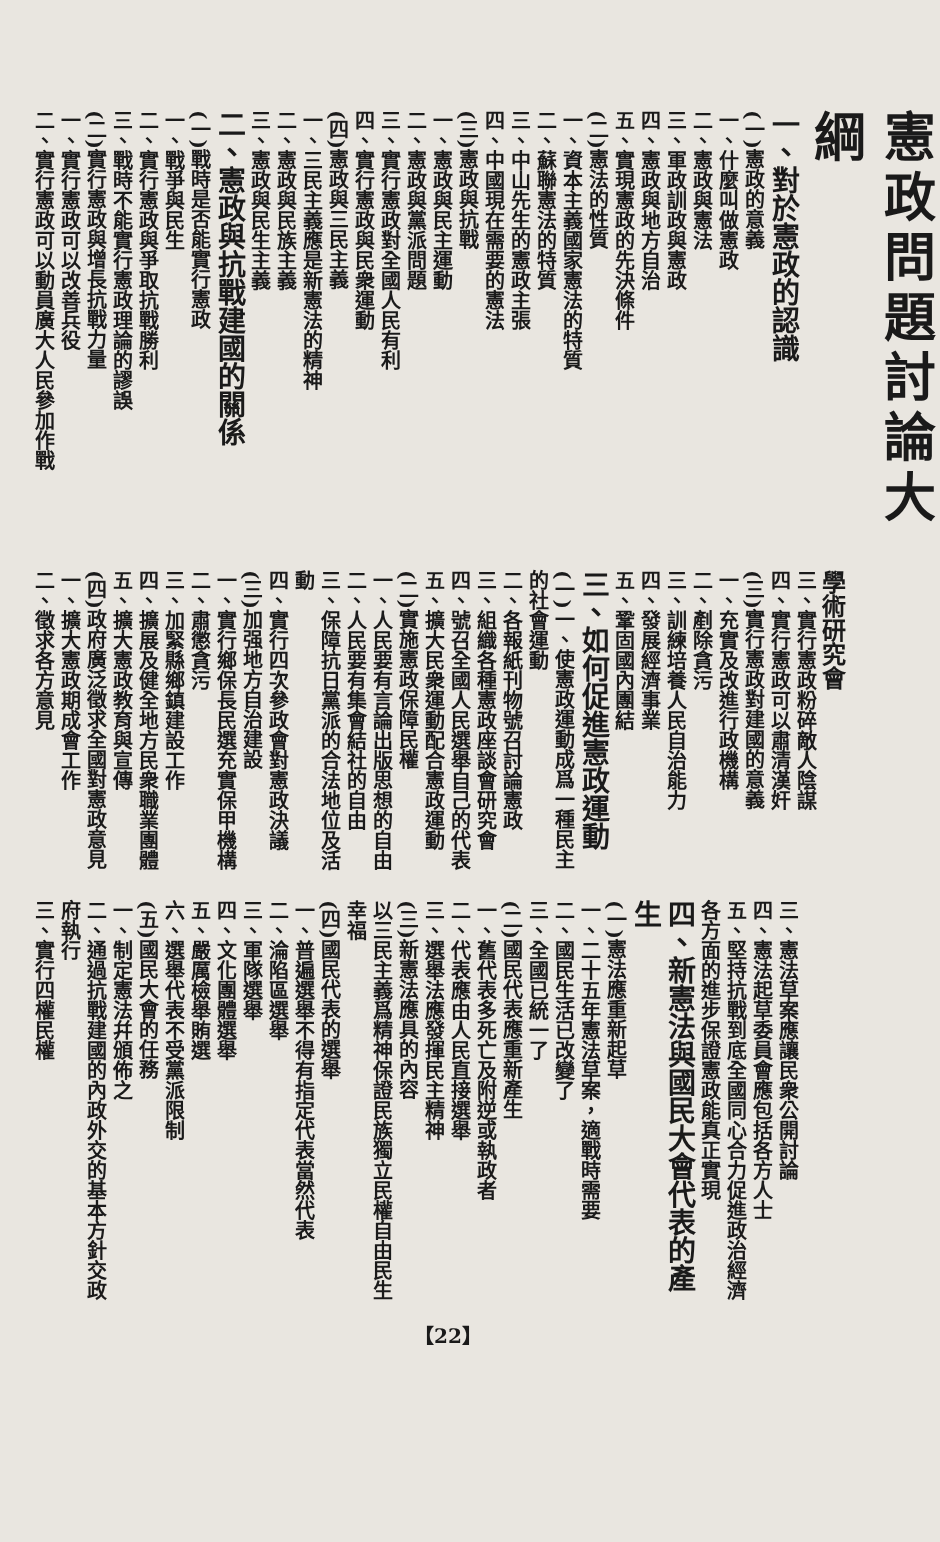憲政問題討論大綱
一、對於憲政的認識
(一)憲政的意義
一、什麼叫做憲政
二、憲政與憲法
三、軍政訓政與憲政
四、憲政與地方自治
五、實現憲政的先決條件
(二)憲法的性質
一、資本主義國家憲法的特質
二、蘇聯憲法的特質
三、中山先生的憲政主張
四、中國現在需要的憲法
(三)憲政與抗戰
一、憲政與民主運動
二、憲政與黨派問題
三、實行憲政對全國人民有利
四、實行憲政與民衆運動
(四)憲政與三民主義
一、三民主義應是新憲法的精神
二、憲政與民族主義
三、憲政與民生主義
二、憲政與抗戰建國的關係
(一)戰時是否能實行憲政
一、戰爭與民生
二、實行憲政與爭取抗戰勝利
三、戰時不能實行憲政理論的謬誤
(二)實行憲政與增長抗戰力量
一、實行憲政可以改善兵役
二、實行憲政可以動員廣大人民參加作戰
學術研究會
三、實行憲政粉碎敵人陰謀
四、實行憲政可以肅清漢奸
(三)實行憲政對建國的意義
一、充實及改進行政機構
二、剷除貪污
三、訓練培養人民自治能力
四、發展經濟事業
五、鞏固國內團結
三、如何促進憲政運動
(一)一、使憲政運動成爲一種民主的社會運動
二、各報紙刊物號召討論憲政
三、組織各種憲政座談會研究會
四、號召全國人民選舉自己的代表
五、擴大民衆運動配合憲政運動
(二)實施憲政保障民權
一、人民要有言論出版思想的自由
二、人民要有集會結社的自由
三、保障抗日黨派的合法地位及活動
四、實行四次參政會對憲政決議
(三)加强地方自治建設
一、實行鄉保長民選充實保甲機構
二、肅懲貪污
三、加緊縣鄉鎮建設工作
四、擴展及健全地方民衆職業團體
五、擴大憲政教育與宣傳
(四)政府廣泛徵求全國對憲政意見
一、擴大憲政期成會工作
二、徵求各方意見
三、憲法草案應讓民衆公開討論
四、憲法起草委員會應包括各方人士
五、堅持抗戰到底全國同心合力促進政治經濟各方面的進步保證憲政能真正實現
四、新憲法與國民大會代表的產生
(一)憲法應重新起草
一、二十五年憲法草案，適戰時需要
二、國民生活已改變了
三、全國已統一了
(二)國民代表應重新產生
一、舊代表多死亡及附逆或執政者
二、代表應由人民直接選舉
三、選舉法應發揮民主精神
(三)新憲法應具的內容
以三民主義爲精神保證民族獨立民權自由民生幸福
(四)國民代表的選舉
一、普遍選舉不得有指定代表當然代表
二、淪陷區選舉
三、軍隊選舉
四、文化團體選舉
五、嚴厲檢舉賄選
六、選舉代表不受黨派限制
(五)國民大會的任務
一、制定憲法幷頒佈之
二、通過抗戰建國的內政外交的基本方針交政府執行
三、實行四權民權
【22】